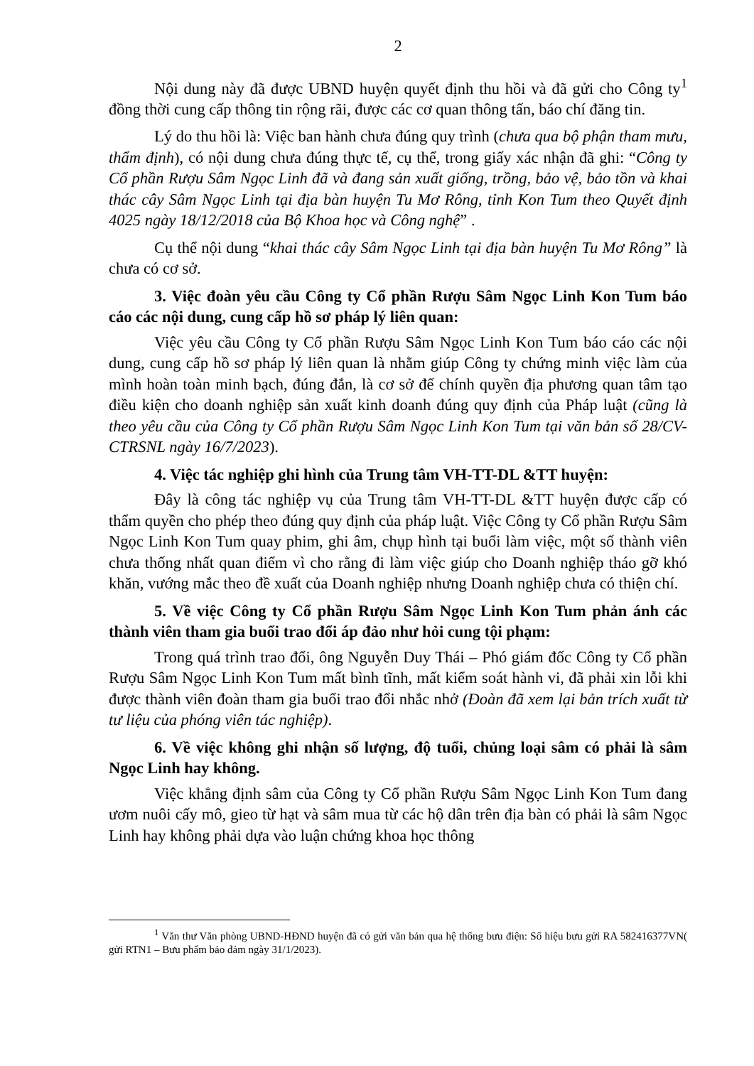2
Nội dung này đã được UBND huyện quyết định thu hồi và đã gửi cho Công ty<sup>1</sup> đồng thời cung cấp thông tin rộng rãi, được các cơ quan thông tấn, báo chí đăng tin.
Lý do thu hồi là: Việc ban hành chưa đúng quy trình (chưa qua bộ phận tham mưu, thẩm định), có nội dung chưa đúng thực tế, cụ thể, trong giấy xác nhận đã ghi: “Công ty Cổ phần Rượu Sâm Ngọc Linh đã và đang sản xuất giống, trồng, bảo vệ, bảo tồn và khai thác cây Sâm Ngọc Linh tại địa bàn huyện Tu Mơ Rông, tỉnh Kon Tum theo Quyết định 4025 ngày 18/12/2018 của Bộ Khoa học và Công nghệ” .
Cụ thể nội dung “khai thác cây Sâm Ngọc Linh tại địa bàn huyện Tu Mơ Rông” là chưa có cơ sở.
3. Việc đoàn yêu cầu Công ty Cổ phần Rượu Sâm Ngọc Linh Kon Tum báo cáo các nội dung, cung cấp hồ sơ pháp lý liên quan:
Việc yêu cầu Công ty Cổ phần Rượu Sâm Ngọc Linh Kon Tum báo cáo các nội dung, cung cấp hồ sơ pháp lý liên quan là nhằm giúp Công ty chứng minh việc làm của mình hoàn toàn minh bạch, đúng đắn, là cơ sở để chính quyền địa phương quan tâm tạo điều kiện cho doanh nghiệp sản xuất kinh doanh đúng quy định của Pháp luật (cũng là theo yêu cầu của Công ty Cổ phần Rượu Sâm Ngọc Linh Kon Tum tại văn bản số 28/CV-CTRSNL ngày 16/7/2023).
4. Việc tác nghiệp ghi hình của Trung tâm VH-TT-DL &TT huyện:
Đây là công tác nghiệp vụ của Trung tâm VH-TT-DL &TT huyện được cấp có thẩm quyền cho phép theo đúng quy định của pháp luật. Việc Công ty Cổ phần Rượu Sâm Ngọc Linh Kon Tum quay phim, ghi âm, chụp hình tại buổi làm việc, một số thành viên chưa thống nhất quan điểm vì cho rằng đi làm việc giúp cho Doanh nghiệp tháo gỡ khó khăn, vướng mắc theo đề xuất của Doanh nghiệp nhưng Doanh nghiệp chưa có thiện chí.
5. Về việc Công ty Cổ phần Rượu Sâm Ngọc Linh Kon Tum phản ánh các thành viên tham gia buổi trao đổi áp đảo như hỏi cung tội phạm:
Trong quá trình trao đổi, ông Nguyễn Duy Thái – Phó giám đốc Công ty Cổ phần Rượu Sâm Ngọc Linh Kon Tum mất bình tĩnh, mất kiểm soát hành vi, đã phải xin lỗi khi được thành viên đoàn tham gia buổi trao đổi nhắc nhở (Đoàn đã xem lại bản trích xuất từ tư liệu của phóng viên tác nghiệp).
6. Về việc không ghi nhận số lượng, độ tuổi, chủng loại sâm có phải là sâm Ngọc Linh hay không.
Việc khẳng định sâm của Công ty Cổ phần Rượu Sâm Ngọc Linh Kon Tum đang ươm nuôi cấy mô, gieo từ hạt và sâm mua từ các hộ dân trên địa bàn có phải là sâm Ngọc Linh hay không phải dựa vào luận chứng khoa học thông
<sup>1</sup> Văn thư Văn phòng UBND-HĐND huyện đã có gửi văn bản qua hệ thống bưu điện: Số hiệu bưu gửi RA 582416377VN( gửi RTN1 – Bưu phẩm bảo đảm ngày 31/1/2023).